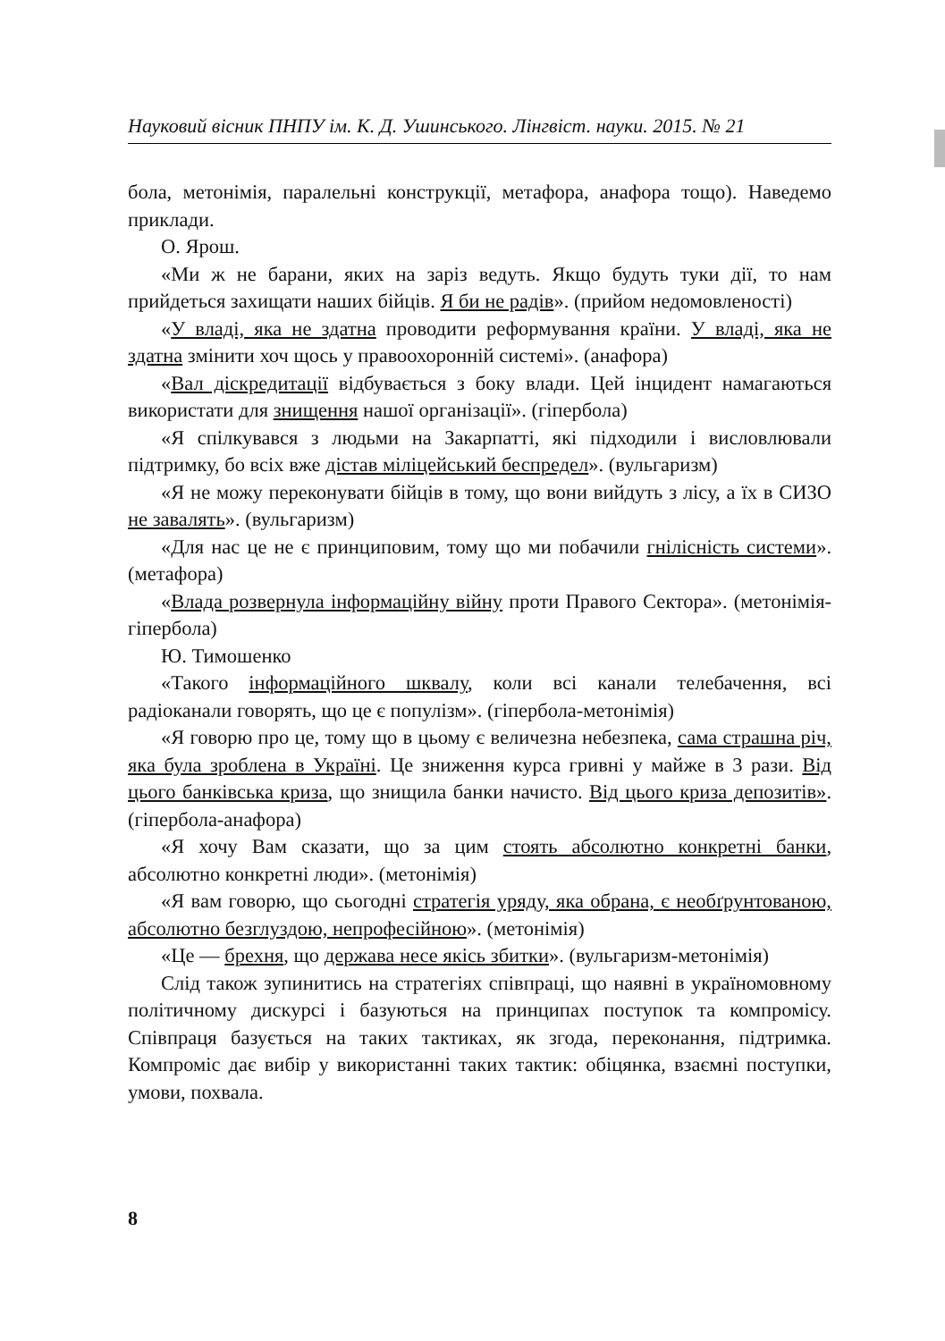Науковий вісник ПНПУ ім. К. Д. Ушинського. Лінгвіст. науки. 2015. № 21
бола, метонімія, паралельні конструкції, метафора, анафора тощо). Наведемо приклади.
О. Ярош.
«Ми ж не барани, яких на заріз ведуть. Якщо будуть туки дії, то нам прийдеться захищати наших бійців. Я би не радів». (прийом недомовленості)
«У владі, яка не здатна проводити реформування країни. У владі, яка не здатна змінити хоч щось у правоохоронній системі». (анафора)
«Вал діскредитації відбувається з боку влади. Цей інцидент намагаються використати для знищення нашої організації». (гіпербола)
«Я спілкувався з людьми на Закарпатті, які підходили і висловлювали підтримку, бо всіх вже дістав міліцейський беспредел». (вульгаризм)
«Я не можу переконувати бійців в тому, що вони вийдуть з лісу, а їх в СИЗО не завалять». (вульгаризм)
«Для нас це не є принциповим, тому що ми побачили гнілісність системи». (метафора)
«Влада розвернула інформаційну війну проти Правого Сектора». (метонімія-гіпербола)
Ю. Тимошенко
«Такого інформаційного шквалу, коли всі канали телебачення, всі радіоканали говорять, що це є популізм». (гіпербола-метонімія)
«Я говорю про це, тому що в цьому є величезна небезпека, сама страшна річ, яка була зроблена в Україні. Це зниження курса гривні у майже в 3 рази. Від цього банківська криза, що знищила банки начисто. Від цього криза депозитів». (гіпербола-анафора)
«Я хочу Вам сказати, що за цим стоять абсолютно конкретні банки, абсолютно конкретні люди». (метонімія)
«Я вам говорю, що сьогодні стратегія уряду, яка обрана, є необґрунтованою, абсолютно безглуздою, непрофесійною». (метонімія)
«Це — брехня, що держава несе якісь збитки». (вульгаризм-метонімія)
Слід також зупинитись на стратегіях співпраці, що наявні в україномовному політичному дискурсі і базуються на принципах поступок та компромісу. Співпраця базується на таких тактиках, як згода, переконання, підтримка. Компроміс дає вибір у використанні таких тактик: обіцянка, взаємні поступки, умови, похвала.
8